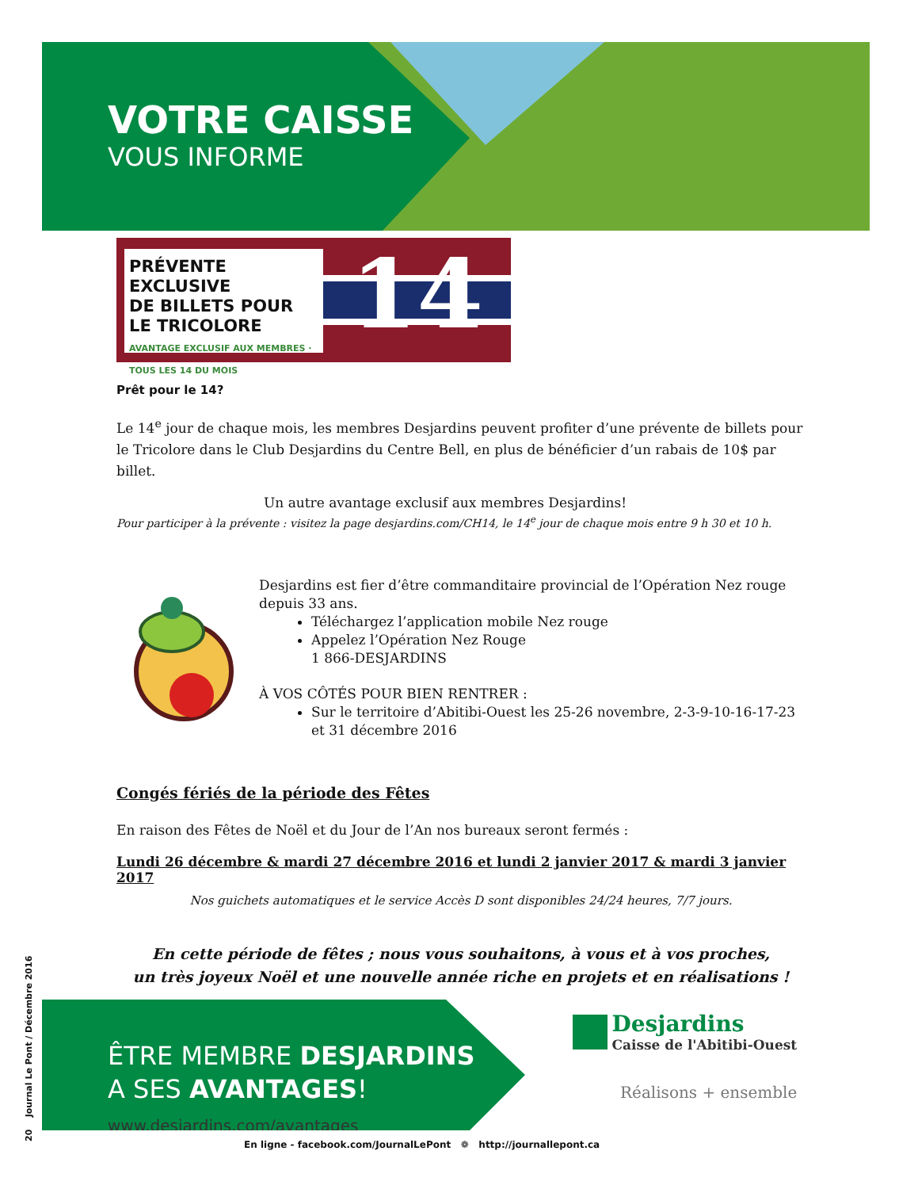VOTRE CAISSE
VOUS INFORME
PRÉVENTE
EXCLUSIVE
DE BILLETS POUR
LE TRICOLORE
AVANTAGE EXCLUSIF AUX MEMBRES · TOUS LES 14 DU MOIS
14
Prêt pour le 14?
Le 14<sup>e</sup> jour de chaque mois, les membres Desjardins peuvent profiter d’une prévente de billets pour le Tricolore dans le Club Desjardins du Centre Bell, en plus de bénéficier d’un rabais de 10$ par billet.
Un autre avantage exclusif aux membres Desjardins!
Pour participer à la prévente : visitez la page desjardins.com/CH14, le 14<sup>e</sup> jour de chaque mois entre 9 h 30 et 10 h.
Desjardins est fier d’être commanditaire provincial de l’Opération Nez rouge depuis 33 ans.
Téléchargez l’application mobile Nez rouge
Appelez l’Opération Nez Rouge
1 866-DESJARDINS
À VOS CÔTÉS POUR BIEN RENTRER :
Sur le territoire d’Abitibi-Ouest les 25-26 novembre, 2-3-9-10-16-17-23 et 31 décembre 2016
Congés fériés de la période des Fêtes
En raison des Fêtes de Noël et du Jour de l’An nos bureaux seront fermés :
Lundi 26 décembre & mardi 27 décembre 2016 et lundi 2 janvier 2017 & mardi 3 janvier 2017
Nos guichets automatiques et le service Accès D sont disponibles 24/24 heures, 7/7 jours.
En cette période de fêtes ; nous vous souhaitons, à vous et à vos proches,
un très joyeux Noël et une nouvelle année riche en projets et en réalisations !
ÊTRE MEMBRE DESJARDINS
A SES AVANTAGES!
www.desjardins.com/avantages
Desjardins
Caisse de l'Abitibi-Ouest
Réalisons + ensemble
20 Journal Le Pont / Décembre 2016
En ligne - facebook.com/JournalLePont ❁ http://journallepont.ca